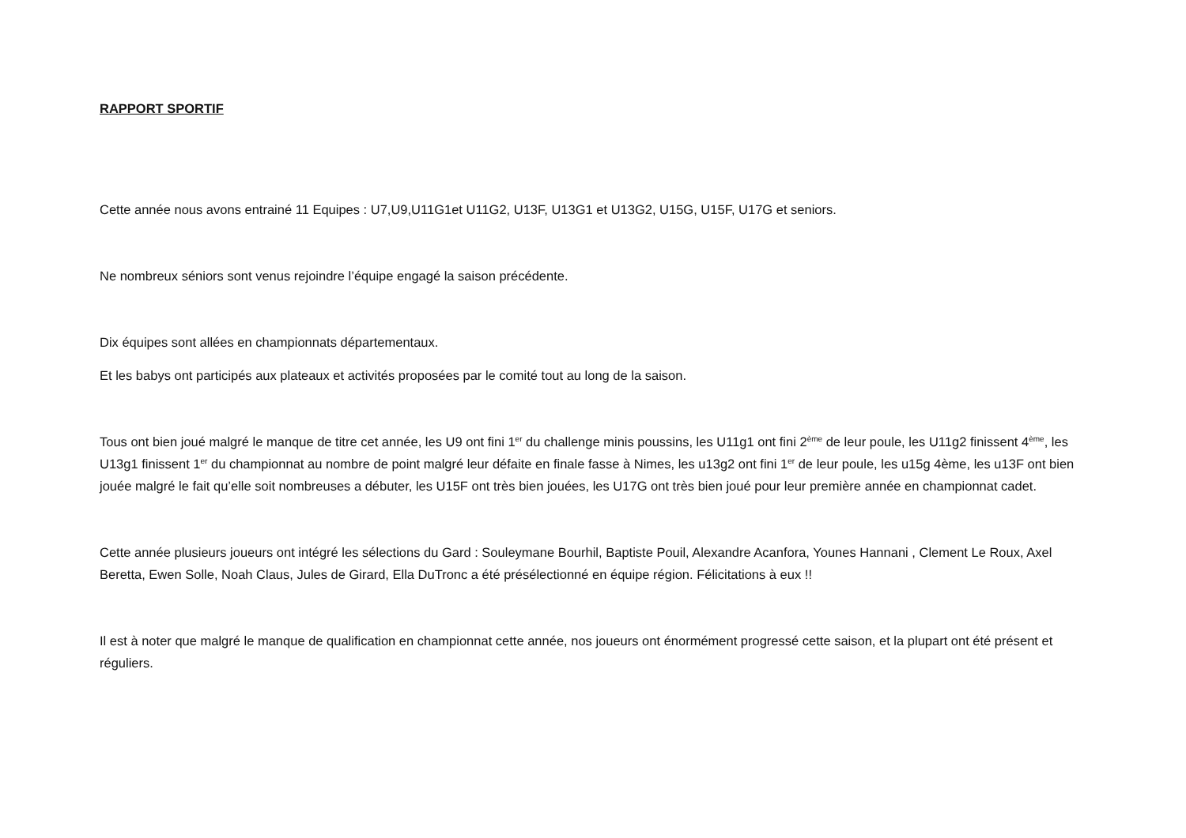RAPPORT SPORTIF
Cette année nous avons entrainé 11 Equipes : U7,U9,U11G1et U11G2, U13F, U13G1 et U13G2, U15G, U15F, U17G et seniors.
Ne nombreux séniors sont venus rejoindre l’équipe engagé la saison précédente.
Dix équipes sont allées en championnats départementaux.
Et les babys ont participés aux plateaux et activités proposées par le comité tout au long de la saison.
Tous ont bien joué malgré le manque de titre cet année, les U9 ont fini 1<sup>er</sup> du challenge minis poussins, les U11g1 ont fini 2<sup>ème</sup> de leur poule, les U11g2 finissent 4<sup>ème</sup>, les U13g1 finissent 1<sup>er</sup> du championnat au nombre de point malgré leur défaite en finale fasse à Nimes, les u13g2 ont fini 1<sup>er</sup> de leur poule, les u15g 4ème, les u13F ont bien jouée malgré le fait qu’elle soit nombreuses a débuter, les U15F ont très bien jouées, les U17G ont très bien joué pour leur première année en championnat cadet.
Cette année plusieurs joueurs ont intégré les sélections du Gard : Souleymane Bourhil, Baptiste Pouil, Alexandre Acanfora, Younes Hannani , Clement Le Roux, Axel Beretta, Ewen Solle, Noah Claus, Jules de Girard, Ella DuTronc a été présélectionné en équipe région. Félicitations à eux !!
Il est à noter que malgré le manque de qualification en championnat cette année, nos joueurs ont énormément progressé cette saison, et la plupart ont été présent et réguliers.